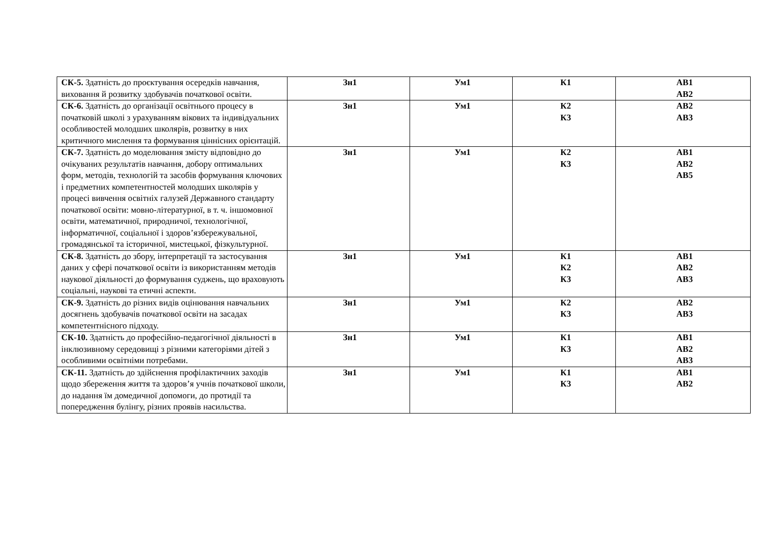| СК-5. Здатність до проєктування осередків навчання, виховання й розвитку здобувачів початкової освіти. | Зн1 | Ум1 | К1 | АВ1 АВ2 |
| СК-6. Здатність до організації освітнього процесу в початковій школі з урахуванням вікових та індивідуальних особливостей молодших школярів, розвитку в них критичного мислення та формування ціннісних орієнтацій. | Зн1 | Ум1 | К2 К3 | АВ2 АВ3 |
| СК-7. Здатність до моделювання змісту відповідно до очікуваних результатів навчання, добору оптимальних форм, методів, технологій та засобів формування ключових і предметних компетентностей молодших школярів у процесі вивчення освітніх галузей Державного стандарту початкової освіти: мовно-літературної, в т. ч. іншомовної освіти, математичної, природничої, технологічної, інформатичної, соціальної і здоров’язбережувальної, громадянської та історичної, мистецької, фізкультурної. | Зн1 | Ум1 | К2 К3 | АВ1 АВ2 АВ5 |
| СК-8. Здатність до збору, інтерпретації та застосування даних у сфері початкової освіти із використанням методів наукової діяльності до формування суджень, що враховують соціальні, наукові та етичні аспекти. | Зн1 | Ум1 | К1 К2 К3 | АВ1 АВ2 АВ3 |
| СК-9. Здатність до різних видів оцінювання навчальних досягнень здобувачів початкової освіти на засадах компетентнісного підходу. | Зн1 | Ум1 | К2 К3 | АВ2 АВ3 |
| СК-10. Здатність до професійно-педагогічної діяльності в інклюзивному середовищі з різними категоріями дітей з особливими освітніми потребами. | Зн1 | Ум1 | К1 К3 | АВ1 АВ2 АВ3 |
| СК-11. Здатність до здійснення профілактичних заходів щодо збереження життя та здоров’я учнів початкової школи, до надання їм домедичної допомоги, до протидії та попередження булінгу, різних проявів насильства. | Зн1 | Ум1 | К1 К3 | АВ1 АВ2 |